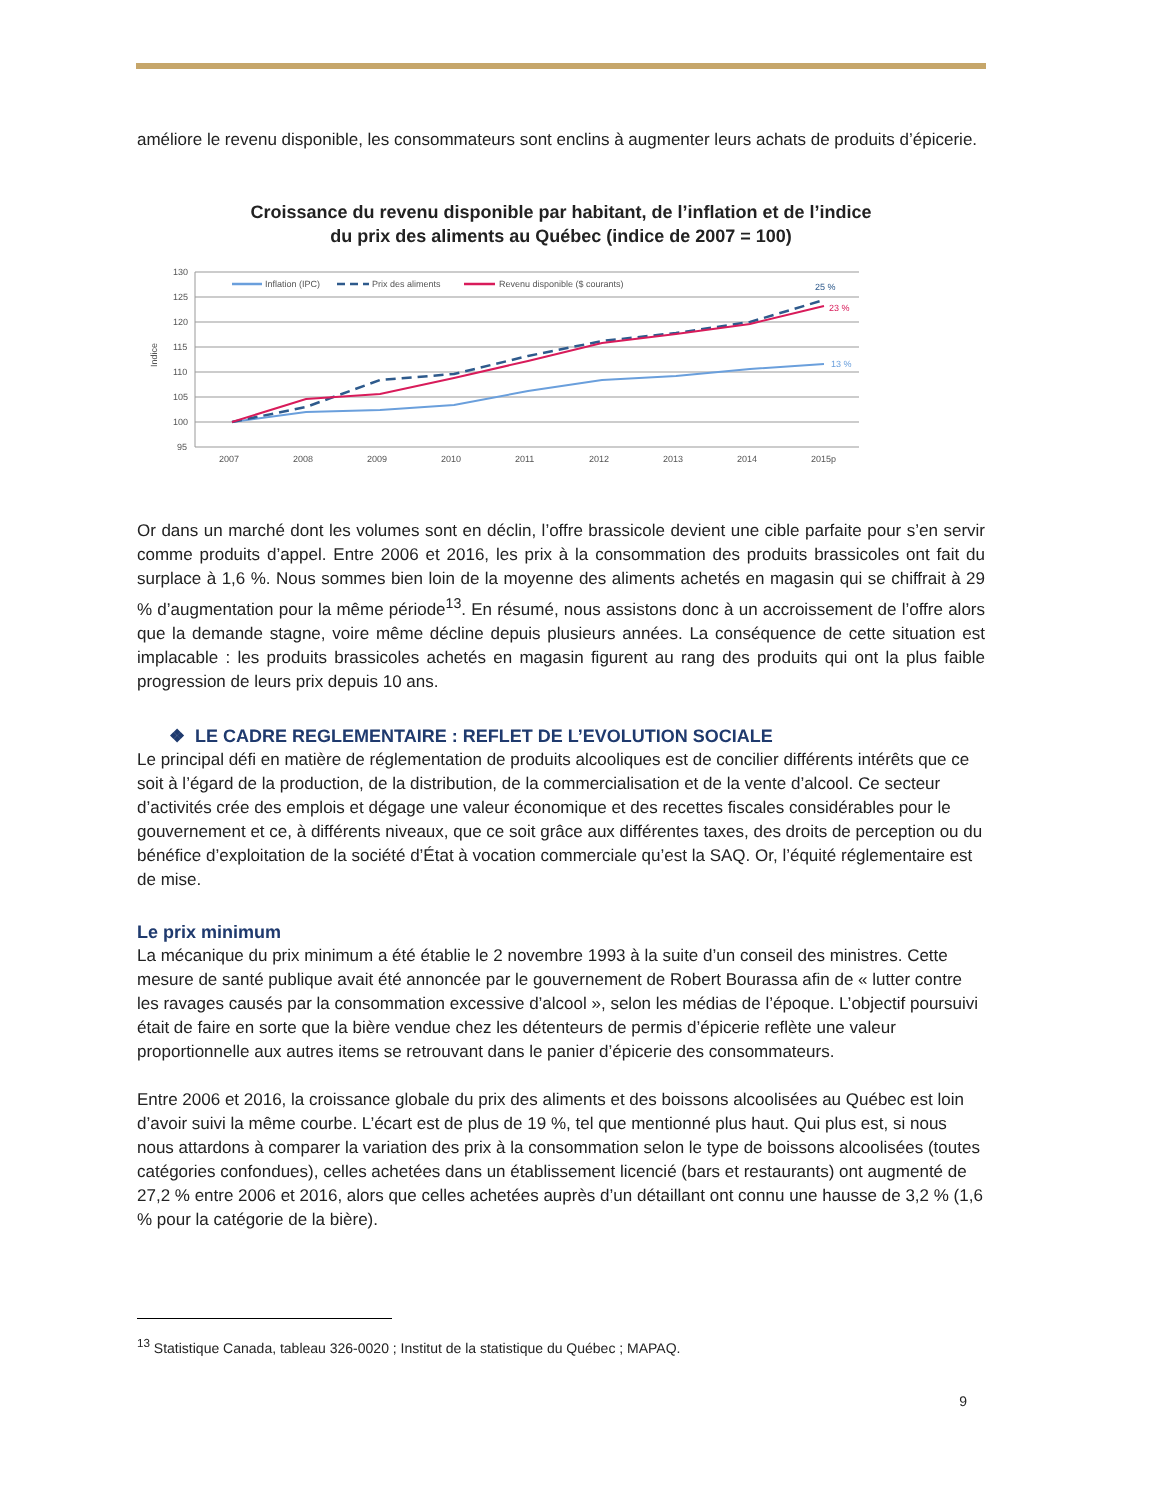améliore le revenu disponible, les consommateurs sont enclins à augmenter leurs achats de produits d’épicerie.
Croissance du revenu disponible par habitant, de l’inflation et de l’indice
du prix des aliments au Québec (indice de 2007 = 100)
130
125
120
115
110
105
100
95
Indice
2007
2008
2009
2010
2011
2012
2013
2014
2015p
Inflation (IPC)
Prix des aliments
Revenu disponible ($ courants)
25 %
23 %
13 %
Or dans un marché dont les volumes sont en déclin, l’offre brassicole devient une cible parfaite pour s’en servir comme produits d’appel. Entre 2006 et 2016, les prix à la consommation des produits brassicoles ont fait du surplace à 1,6 %. Nous sommes bien loin de la moyenne des aliments achetés en magasin qui se chiffrait à 29 % d’augmentation pour la même période<sup>13</sup>. En résumé, nous assistons donc à un accroissement de l’offre alors que la demande stagne, voire même décline depuis plusieurs années. La conséquence de cette situation est implacable : les produits brassicoles achetés en magasin figurent au rang des produits qui ont la plus faible progression de leurs prix depuis 10 ans.
❖ LE CADRE REGLEMENTAIRE : REFLET DE L’EVOLUTION SOCIALE
Le principal défi en matière de réglementation de produits alcooliques est de concilier différents intérêts que ce soit à l’égard de la production, de la distribution, de la commercialisation et de la vente d’alcool. Ce secteur d’activités crée des emplois et dégage une valeur économique et des recettes fiscales considérables pour le gouvernement et ce, à différents niveaux, que ce soit grâce aux différentes taxes, des droits de perception ou du bénéfice d’exploitation de la société d’État à vocation commerciale qu’est la SAQ. Or, l’équité réglementaire est de mise.
Le prix minimum
La mécanique du prix minimum a été établie le 2 novembre 1993 à la suite d’un conseil des ministres. Cette mesure de santé publique avait été annoncée par le gouvernement de Robert Bourassa afin de « lutter contre les ravages causés par la consommation excessive d’alcool », selon les médias de l’époque. L’objectif poursuivi était de faire en sorte que la bière vendue chez les détenteurs de permis d’épicerie reflète une valeur proportionnelle aux autres items se retrouvant dans le panier d’épicerie des consommateurs.
Entre 2006 et 2016, la croissance globale du prix des aliments et des boissons alcoolisées au Québec est loin d’avoir suivi la même courbe. L’écart est de plus de 19 %, tel que mentionné plus haut. Qui plus est, si nous nous attardons à comparer la variation des prix à la consommation selon le type de boissons alcoolisées (toutes catégories confondues), celles achetées dans un établissement licencié (bars et restaurants) ont augmenté de 27,2 % entre 2006 et 2016, alors que celles achetées auprès d’un détaillant ont connu une hausse de 3,2 % (1,6 % pour la catégorie de la bière).
<sup>13</sup> Statistique Canada, tableau 326-0020 ; Institut de la statistique du Québec ; MAPAQ.
9